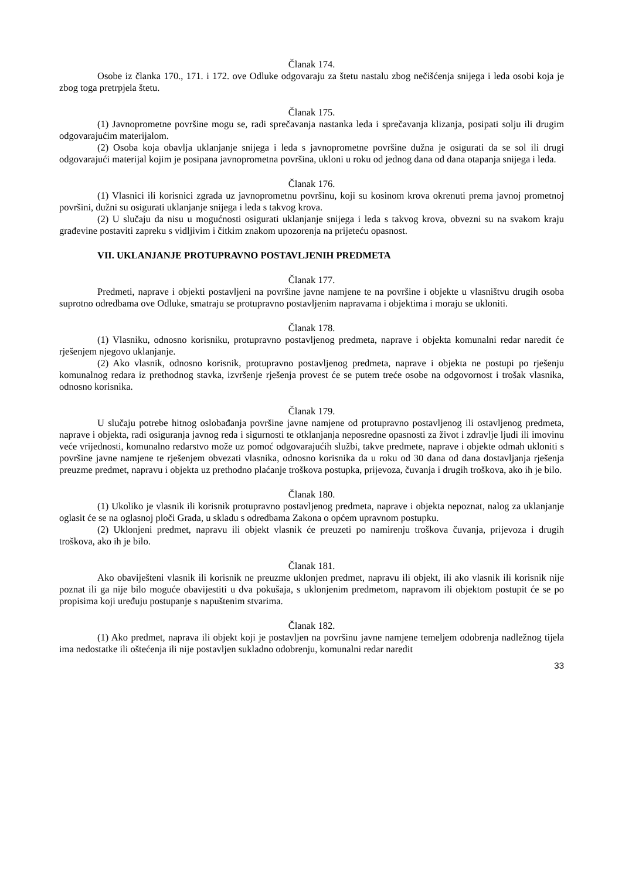Članak 174.
Osobe iz članka 170., 171. i 172. ove Odluke odgovaraju za štetu nastalu zbog nečišćenja snijega i leda osobi koja je zbog toga pretrpjela štetu.
Članak 175.
(1) Javnoprometne površine mogu se, radi sprečavanja nastanka leda i sprečavanja klizanja, posipati solju ili drugim odgovarajućim materijalom.
(2) Osoba koja obavlja uklanjanje snijega i leda s javnoprometne površine dužna je osigurati da se sol ili drugi odgovarajući materijal kojim je posipana javnoprometna površina, ukloni u roku od jednog dana od dana otapanja snijega i leda.
Članak 176.
(1) Vlasnici ili korisnici zgrada uz javnoprometnu površinu, koji su kosinom krova okrenuti prema javnoj prometnoj površini, dužni su osigurati uklanjanje snijega i leda s takvog krova.
(2) U slučaju da nisu u mogućnosti osigurati uklanjanje snijega i leda s takvog krova, obvezni su na svakom kraju građevine postaviti zapreku s vidljivim i čitkim znakom upozorenja na prijeteću opasnost.
VII. UKLANJANJE PROTUPRAVNO POSTAVLJENIH PREDMETA
Članak 177.
Predmeti, naprave i objekti postavljeni na površine javne namjene te na površine i objekte u vlasništvu drugih osoba suprotno odredbama ove Odluke, smatraju se protupravno postavljenim napravama i objektima i moraju se ukloniti.
Članak 178.
(1) Vlasniku, odnosno korisniku, protupravno postavljenog predmeta, naprave i objekta komunalni redar naredit će rješenjem njegovo uklanjanje.
(2) Ako vlasnik, odnosno korisnik, protupravno postavljenog predmeta, naprave i objekta ne postupi po rješenju komunalnog redara iz prethodnog stavka, izvršenje rješenja provest će se putem treće osobe na odgovornost i trošak vlasnika, odnosno korisnika.
Članak 179.
U slučaju potrebe hitnog oslobađanja površine javne namjene od protupravno postavljenog ili ostavljenog predmeta, naprave i objekta, radi osiguranja javnog reda i sigurnosti te otklanjanja neposredne opasnosti za život i zdravlje ljudi ili imovinu veće vrijednosti, komunalno redarstvo može uz pomoć odgovarajućih službi, takve predmete, naprave i objekte odmah ukloniti s površine javne namjene te rješenjem obvezati vlasnika, odnosno korisnika da u roku od 30 dana od dana dostavljanja rješenja preuzme predmet, napravu i objekta uz prethodno plaćanje troškova postupka, prijevoza, čuvanja i drugih troškova, ako ih je bilo.
Članak 180.
(1) Ukoliko je vlasnik ili korisnik protupravno postavljenog predmeta, naprave i objekta nepoznat, nalog za uklanjanje oglasit će se na oglasnoj ploči Grada, u skladu s odredbama Zakona o općem upravnom postupku.
(2) Uklonjeni predmet, napravu ili objekt vlasnik će preuzeti po namirenju troškova čuvanja, prijevoza i drugih troškova, ako ih je bilo.
Članak 181.
Ako obaviješteni vlasnik ili korisnik ne preuzme uklonjen predmet, napravu ili objekt, ili ako vlasnik ili korisnik nije poznat ili ga nije bilo moguće obavijestiti u dva pokušaja, s uklonjenim predmetom, napravom ili objektom postupit će se po propisima koji uređuju postupanje s napuštenim stvarima.
Članak 182.
(1) Ako predmet, naprava ili objekt koji je postavljen na površinu javne namjene temeljem odobrenja nadležnog tijela ima nedostatke ili oštećenja ili nije postavljen sukladno odobrenju, komunalni redar naredit
33